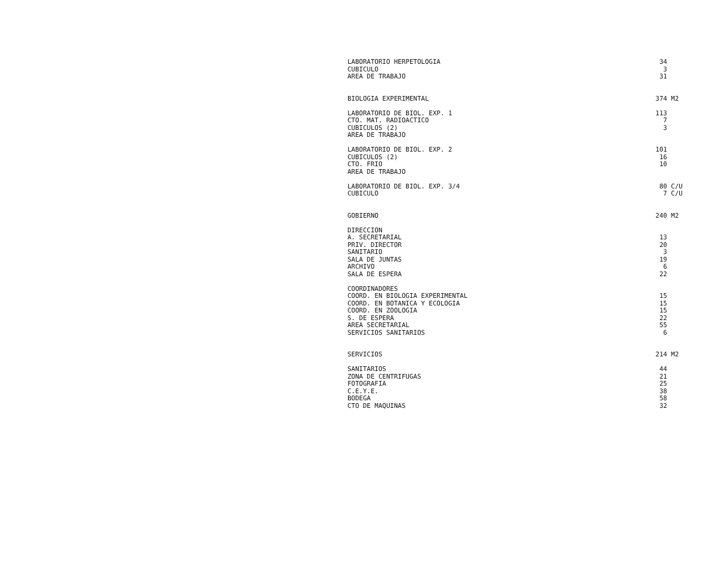| LABORATORIO HERPETOLOGIA | 34 |
| CUBICULO | 3 |
| AREA DE TRABAJO | 31 |
| BIOLOGIA EXPERIMENTAL | 374 M2 |
| LABORATORIO DE BIOL. EXP. 1 | 113 |
| CTO. MAT. RADIOACTICO | 7 |
| CUBICULOS (2) | 3 |
| AREA DE TRABAJO | |
| LABORATORIO DE BIOL. EXP. 2 | 101 |
| CUBICULOS (2) | 16 |
| CTO. FRIO | 10 |
| AREA DE TRABAJO | |
| LABORATORIO DE BIOL. EXP. 3/4 | 80 C/U |
| CUBICULO | 7 C/U |
| GOBIERNO | 240 M2 |
| DIRECCION | |
| A. SECRETARIAL | 13 |
| PRIV. DIRECTOR | 20 |
| SANITARIO | 3 |
| SALA DE JUNTAS | 19 |
| ARCHIVO | 6 |
| SALA DE ESPERA | 22 |
| COORDINADORES | |
| COORD. EN BIOLOGIA EXPERIMENTAL | 15 |
| COORD. EN BOTANICA Y ECOLOGIA | 15 |
| COORD. EN ZOOLOGIA | 15 |
| S. DE ESPERA | 22 |
| AREA SECRETARIAL | 55 |
| SERVICIOS SANITARIOS | 6 |
| SERVICIOS | 214 M2 |
| SANITARIOS | 44 |
| ZONA DE CENTRIFUGAS | 21 |
| FOTOGRAFIA | 25 |
| C.E.Y.E. | 38 |
| BODEGA | 58 |
| CTO DE MAQUINAS | 32 |